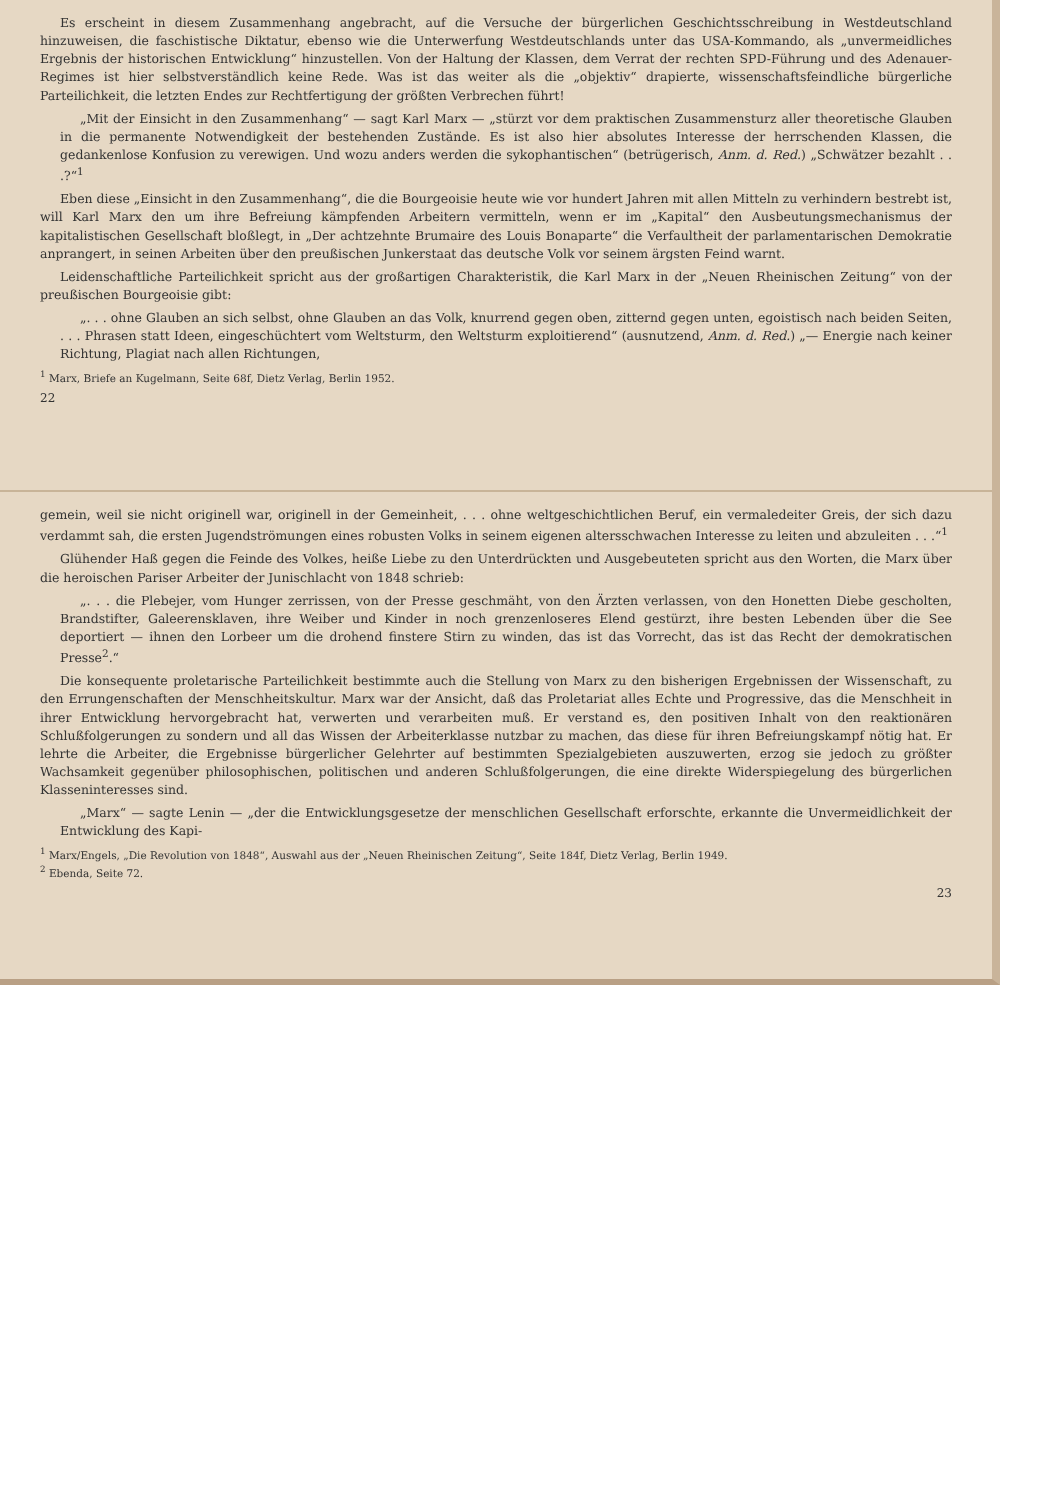Es erscheint in diesem Zusammenhang angebracht, auf die Versuche der bürgerlichen Geschichtsschreibung in Westdeutschland hinzuweisen, die faschistische Diktatur, ebenso wie die Unterwerfung Westdeutschlands unter das USA-Kommando, als „unvermeidliches Ergebnis der historischen Entwicklung“ hinzustellen. Von der Haltung der Klassen, dem Verrat der rechten SPD-Führung und des Adenauer-Regimes ist hier selbstverständlich keine Rede. Was ist das weiter als die „objektiv“ drapierte, wissenschaftsfeindliche bürgerliche Parteilichkeit, die letzten Endes zur Rechtfertigung der größten Verbrechen führt!
„Mit der Einsicht in den Zusammenhang“ — sagt Karl Marx — „stürzt vor dem praktischen Zusammensturz aller theoretische Glauben in die permanente Notwendigkeit der bestehenden Zustände. Es ist also hier absolutes Interesse der herrschenden Klassen, die gedankenlose Konfusion zu verewigen. Und wozu anders werden die sykophantischen“ (betrügerisch, Anm. d. Red.) „Schwätzer bezahlt . . .?“<sup>1</sup>
Eben diese „Einsicht in den Zusammenhang“, die die Bourgeoisie heute wie vor hundert Jahren mit allen Mitteln zu verhindern bestrebt ist, will Karl Marx den um ihre Befreiung kämpfenden Arbeitern vermitteln, wenn er im „Kapital“ den Ausbeutungsmechanismus der kapitalistischen Gesellschaft bloßlegt, in „Der achtzehnte Brumaire des Louis Bonaparte“ die Verfaultheit der parlamentarischen Demokratie anprangert, in seinen Arbeiten über den preußischen Junkerstaat das deutsche Volk vor seinem ärgsten Feind warnt.
Leidenschaftliche Parteilichkeit spricht aus der großartigen Charakteristik, die Karl Marx in der „Neuen Rheinischen Zeitung“ von der preußischen Bourgeoisie gibt:
„. . . ohne Glauben an sich selbst, ohne Glauben an das Volk, knurrend gegen oben, zitternd gegen unten, egoistisch nach beiden Seiten, . . . Phrasen statt Ideen, eingeschüchtert vom Weltsturm, den Weltsturm exploitierend“ (ausnutzend, Anm. d. Red.) „— Energie nach keiner Richtung, Plagiat nach allen Richtungen,
<sup>1</sup> Marx, Briefe an Kugelmann, Seite 68f, Dietz Verlag, Berlin 1952.
22
gemein, weil sie nicht originell war, originell in der Gemeinheit, . . . ohne weltgeschichtlichen Beruf, ein vermaledeiter Greis, der sich dazu verdammt sah, die ersten Jugendströmungen eines robusten Volks in seinem eigenen altersschwachen Interesse zu leiten und abzuleiten . . .“<sup>1</sup>
Glühender Haß gegen die Feinde des Volkes, heiße Liebe zu den Unterdrückten und Ausgebeuteten spricht aus den Worten, die Marx über die heroischen Pariser Arbeiter der Junischlacht von 1848 schrieb:
„. . . die Plebejer, vom Hunger zerrissen, von der Presse geschmäht, von den Ärzten verlassen, von den Honetten Diebe gescholten, Brandstifter, Galeerensklaven, ihre Weiber und Kinder in noch grenzenloseres Elend gestürzt, ihre besten Lebenden über die See deportiert — ihnen den Lorbeer um die drohend finstere Stirn zu winden, das ist das Vorrecht, das ist das Recht der demokratischen Presse<sup>2</sup>.“
Die konsequente proletarische Parteilichkeit bestimmte auch die Stellung von Marx zu den bisherigen Ergebnissen der Wissenschaft, zu den Errungenschaften der Menschheitskultur. Marx war der Ansicht, daß das Proletariat alles Echte und Progressive, das die Menschheit in ihrer Entwicklung hervorgebracht hat, verwerten und verarbeiten muß. Er verstand es, den positiven Inhalt von den reaktionären Schlußfolgerungen zu sondern und all das Wissen der Arbeiterklasse nutzbar zu machen, das diese für ihren Befreiungskampf nötig hat. Er lehrte die Arbeiter, die Ergebnisse bürgerlicher Gelehrter auf bestimmten Spezialgebieten auszuwerten, erzog sie jedoch zu größter Wachsamkeit gegenüber philosophischen, politischen und anderen Schlußfolgerungen, die eine direkte Widerspiegelung des bürgerlichen Klasseninteresses sind.
„Marx“ — sagte Lenin — „der die Entwicklungsgesetze der menschlichen Gesellschaft erforschte, erkannte die Unvermeidlichkeit der Entwicklung des Kapi-
<sup>1</sup> Marx/Engels, „Die Revolution von 1848“, Auswahl aus der „Neuen Rheinischen Zeitung“, Seite 184f, Dietz Verlag, Berlin 1949.
<sup>2</sup> Ebenda, Seite 72.
23